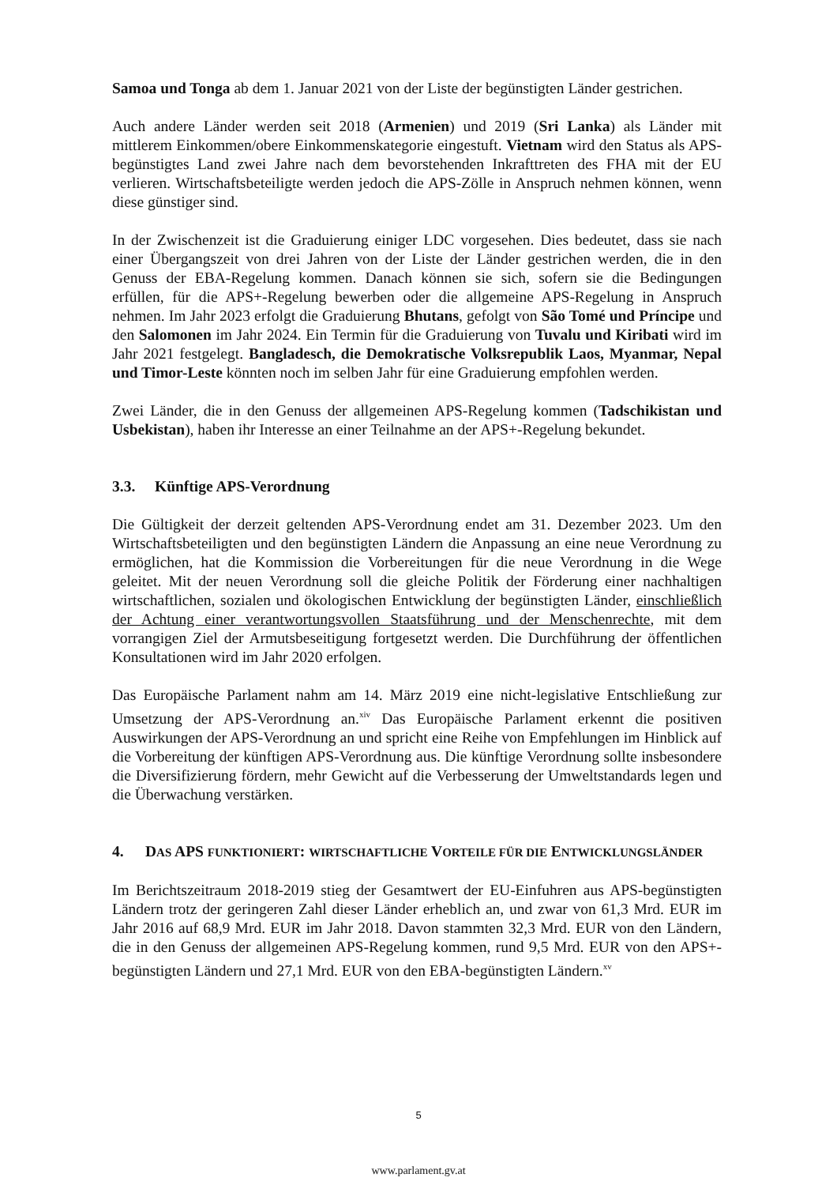Samoa und Tonga ab dem 1. Januar 2021 von der Liste der begünstigten Länder gestrichen.
Auch andere Länder werden seit 2018 (Armenien) und 2019 (Sri Lanka) als Länder mit mittlerem Einkommen/obere Einkommenskategorie eingestuft. Vietnam wird den Status als APS-begünstigtes Land zwei Jahre nach dem bevorstehenden Inkrafttreten des FHA mit der EU verlieren. Wirtschaftsbeteiligte werden jedoch die APS-Zölle in Anspruch nehmen können, wenn diese günstiger sind.
In der Zwischenzeit ist die Graduierung einiger LDC vorgesehen. Dies bedeutet, dass sie nach einer Übergangszeit von drei Jahren von der Liste der Länder gestrichen werden, die in den Genuss der EBA-Regelung kommen. Danach können sie sich, sofern sie die Bedingungen erfüllen, für die APS+-Regelung bewerben oder die allgemeine APS-Regelung in Anspruch nehmen. Im Jahr 2023 erfolgt die Graduierung Bhutans, gefolgt von São Tomé und Príncipe und den Salomonen im Jahr 2024. Ein Termin für die Graduierung von Tuvalu und Kiribati wird im Jahr 2021 festgelegt. Bangladesch, die Demokratische Volksrepublik Laos, Myanmar, Nepal und Timor-Leste könnten noch im selben Jahr für eine Graduierung empfohlen werden.
Zwei Länder, die in den Genuss der allgemeinen APS-Regelung kommen (Tadschikistan und Usbekistan), haben ihr Interesse an einer Teilnahme an der APS+-Regelung bekundet.
3.3. Künftige APS-Verordnung
Die Gültigkeit der derzeit geltenden APS-Verordnung endet am 31. Dezember 2023. Um den Wirtschaftsbeteiligten und den begünstigten Ländern die Anpassung an eine neue Verordnung zu ermöglichen, hat die Kommission die Vorbereitungen für die neue Verordnung in die Wege geleitet. Mit der neuen Verordnung soll die gleiche Politik der Förderung einer nachhaltigen wirtschaftlichen, sozialen und ökologischen Entwicklung der begünstigten Länder, einschließlich der Achtung einer verantwortungsvollen Staatsführung und der Menschenrechte, mit dem vorrangigen Ziel der Armutsbeseitigung fortgesetzt werden. Die Durchführung der öffentlichen Konsultationen wird im Jahr 2020 erfolgen.
Das Europäische Parlament nahm am 14. März 2019 eine nicht-legislative Entschließung zur Umsetzung der APS-Verordnung an.<sup>xiv</sup> Das Europäische Parlament erkennt die positiven Auswirkungen der APS-Verordnung an und spricht eine Reihe von Empfehlungen im Hinblick auf die Vorbereitung der künftigen APS-Verordnung aus. Die künftige Verordnung sollte insbesondere die Diversifizierung fördern, mehr Gewicht auf die Verbesserung der Umweltstandards legen und die Überwachung verstärken.
4. DAS APS FUNKTIONIERT: WIRTSCHAFTLICHE VORTEILE FÜR DIE ENTWICKLUNGSLÄNDER
Im Berichtszeitraum 2018-2019 stieg der Gesamtwert der EU-Einfuhren aus APS-begünstigten Ländern trotz der geringeren Zahl dieser Länder erheblich an, und zwar von 61,3 Mrd. EUR im Jahr 2016 auf 68,9 Mrd. EUR im Jahr 2018. Davon stammten 32,3 Mrd. EUR von den Ländern, die in den Genuss der allgemeinen APS-Regelung kommen, rund 9,5 Mrd. EUR von den APS+-begünstigten Ländern und 27,1 Mrd. EUR von den EBA-begünstigten Ländern.<sup>xv</sup>
5
www.parlament.gv.at